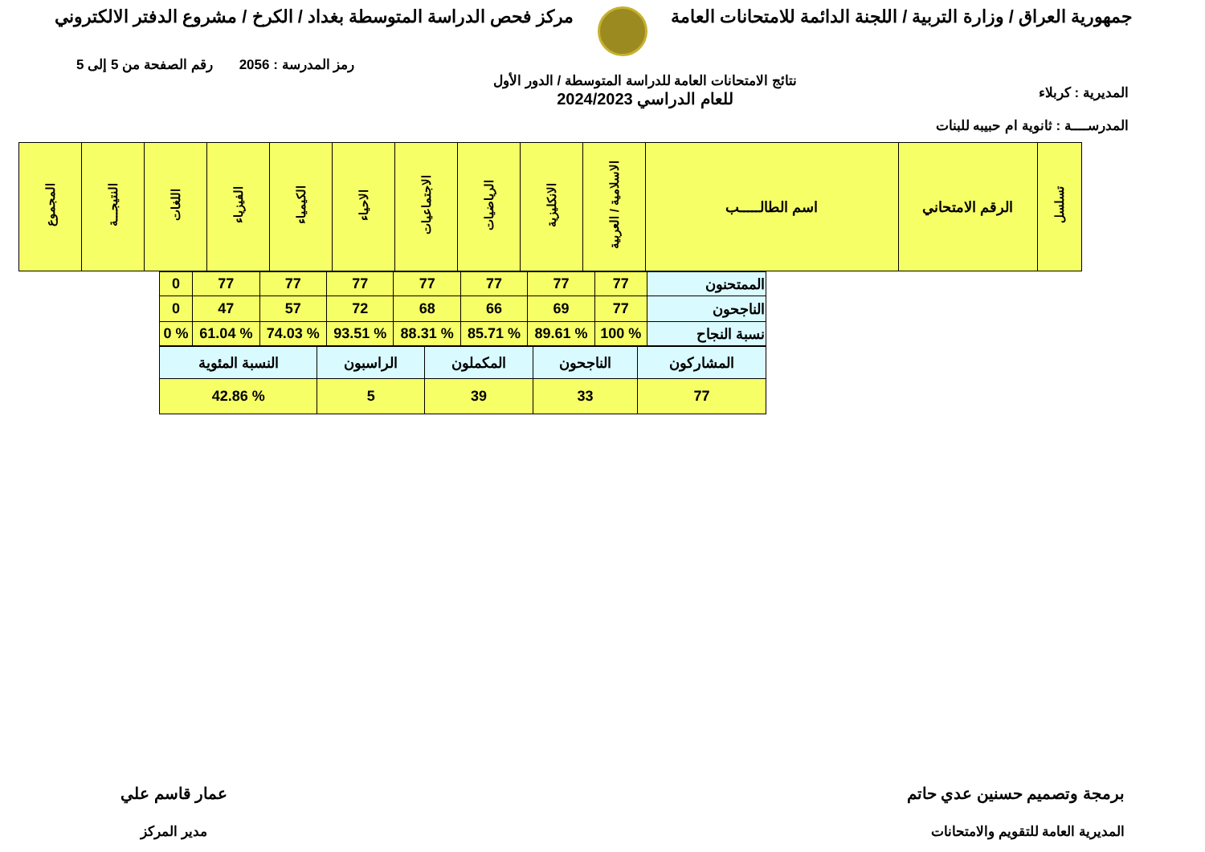جمهورية العراق / وزارة التربية / اللجنة الدائمة للامتحانات العامة
مركز فحص الدراسة المتوسطة بغداد / الكرخ / مشروع الدفتر الالكتروني
المديرية : كربلاء
المدرســــة : ثانوية ام حبيبه للبنات
نتائج الامتحانات العامة للدراسة المتوسطة / الدور الأول
للعام الدراسي 2024/2023
رمز المدرسة : 2056 رقم الصفحة من 5 إلى 5
| تسلسل | الرقم الامتحاني | اسم الطالـــــب | الاسلامية / العربية | الانكليزية | الرياضيات | الاجتماعيات | الاحياء | الكيمياء | الفيزياء | اللغات | النتيجـــة | المجموع |
| --- | --- | --- | --- | --- | --- | --- | --- | --- | --- | --- | --- | --- |
| الممتحنون | 77 | 77 | 77 | 77 | 77 | 77 | 77 | 0 |
| الناجحون | 77 | 69 | 66 | 68 | 72 | 57 | 47 | 0 |
| نسبة النجاح | % 100 | % 89.61 | % 85.71 | % 88.31 | % 93.51 | % 74.03 | % 61.04 | % 0 |
| المشاركون | الناجحون | المكملون | الراسبون | النسبة المئوية |
| 77 | 33 | 39 | 5 | % 42.86 |
برمجة وتصميم حسنين عدي حاتم
المديرية العامة للتقويم والامتحانات
عمار قاسم علي
مدير المركز